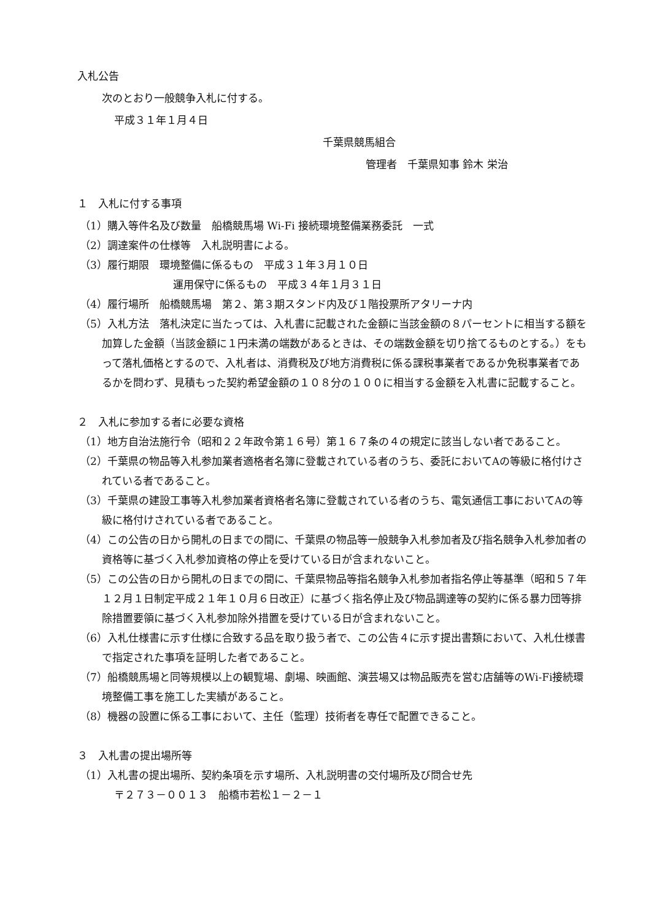入札公告
次のとおり一般競争入札に付する。
平成３１年１月４日
千葉県競馬組合
管理者　千葉県知事 鈴木 栄治
１　入札に付する事項
（1）購入等件名及び数量　船橋競馬場 Wi-Fi 接続環境整備業務委託　一式
（2）調達案件の仕様等　入札説明書による。
（3）履行期限　環境整備に係るもの　平成３１年３月１０日
運用保守に係るもの　平成３４年１月３１日
（4）履行場所　船橋競馬場　第２、第３期スタンド内及び１階投票所アタリーナ内
（5）入札方法　落札決定に当たっては、入札書に記載された金額に当該金額の８パーセントに相当する額を加算した金額（当該金額に１円未満の端数があるときは、その端数金額を切り捨てるものとする。）をもって落札価格とするので、入札者は、消費税及び地方消費税に係る課税事業者であるか免税事業者であるかを問わず、見積もった契約希望金額の１０８分の１００に相当する金額を入札書に記載すること。
２　入札に参加する者に必要な資格
（1）地方自治法施行令（昭和２２年政令第１６号）第１６７条の４の規定に該当しない者であること。
（2）千葉県の物品等入札参加業者適格者名簿に登載されている者のうち、委託においてAの等級に格付けされている者であること。
（3）千葉県の建設工事等入札参加業者資格者名簿に登載されている者のうち、電気通信工事においてAの等級に格付けされている者であること。
（4）この公告の日から開札の日までの間に、千葉県の物品等一般競争入札参加者及び指名競争入札参加者の資格等に基づく入札参加資格の停止を受けている日が含まれないこと。
（5）この公告の日から開札の日までの間に、千葉県物品等指名競争入札参加者指名停止等基準（昭和５７年１２月１日制定平成２１年１０月６日改正）に基づく指名停止及び物品調達等の契約に係る暴力団等排除措置要領に基づく入札参加除外措置を受けている日が含まれないこと。
（6）入札仕様書に示す仕様に合致する品を取り扱う者で、この公告４に示す提出書類において、入札仕様書で指定された事項を証明した者であること。
（7）船橋競馬場と同等規模以上の観覧場、劇場、映画館、演芸場又は物品販売を営む店舗等のWi-Fi接続環境整備工事を施工した実績があること。
（8）機器の設置に係る工事において、主任（監理）技術者を専任で配置できること。
３　入札書の提出場所等
（1）入札書の提出場所、契約条項を示す場所、入札説明書の交付場所及び問合せ先
〒２７３－００１３　船橋市若松１－２－１